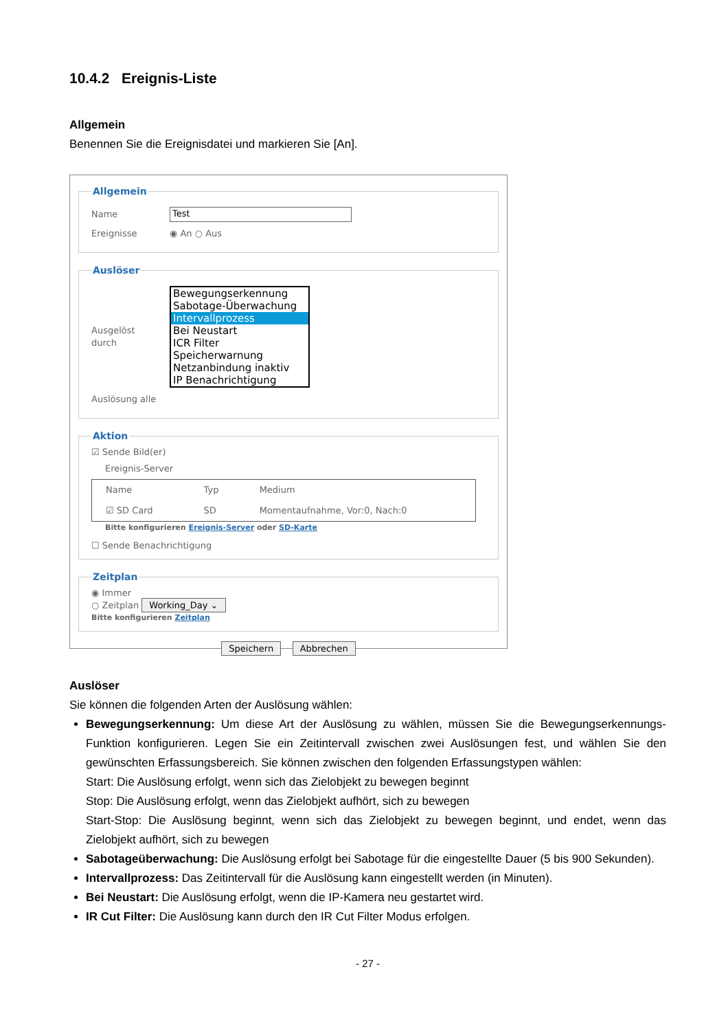10.4.2 Ereignis-Liste
Allgemein
Benennen Sie die Ereignisdatei und markieren Sie [An].
Allgemein
Name Test
Ereignisse ◉ An ○ Aus
Auslöser
Ausgelöst durch
Bewegungserkennung
Sabotage-Überwachung
Intervallprozess
Bei Neustart
ICR Filter
Speicherwarnung
Netzanbindung inaktiv
IP Benachrichtigung
Auslösung alle
Aktion
☑ Sende Bild(er)
Ereignis-Server
| Name | Typ | Medium |
| --- | --- | --- |
| ☑ SD Card | SD | Momentaufnahme, Vor:0, Nach:0 |
Bitte konfigurieren Ereignis-Server oder SD-Karte
☐ Sende Benachrichtigung
Zeitplan
◉ Immer
○ Zeitplan Working_Day ⌄
Bitte konfigurieren Zeitplan
Speichern Abbrechen
Auslöser
Sie können die folgenden Arten der Auslösung wählen:
Bewegungserkennung: Um diese Art der Auslösung zu wählen, müssen Sie die Bewegungserkennungs-Funktion konfigurieren. Legen Sie ein Zeitintervall zwischen zwei Auslösungen fest, und wählen Sie den gewünschten Erfassungsbereich. Sie können zwischen den folgenden Erfassungstypen wählen:
Start: Die Auslösung erfolgt, wenn sich das Zielobjekt zu bewegen beginnt
Stop: Die Auslösung erfolgt, wenn das Zielobjekt aufhört, sich zu bewegen
Start-Stop: Die Auslösung beginnt, wenn sich das Zielobjekt zu bewegen beginnt, und endet, wenn das Zielobjekt aufhört, sich zu bewegen
Sabotageüberwachung: Die Auslösung erfolgt bei Sabotage für die eingestellte Dauer (5 bis 900 Sekunden).
Intervallprozess: Das Zeitintervall für die Auslösung kann eingestellt werden (in Minuten).
Bei Neustart: Die Auslösung erfolgt, wenn die IP-Kamera neu gestartet wird.
IR Cut Filter: Die Auslösung kann durch den IR Cut Filter Modus erfolgen.
- 27 -